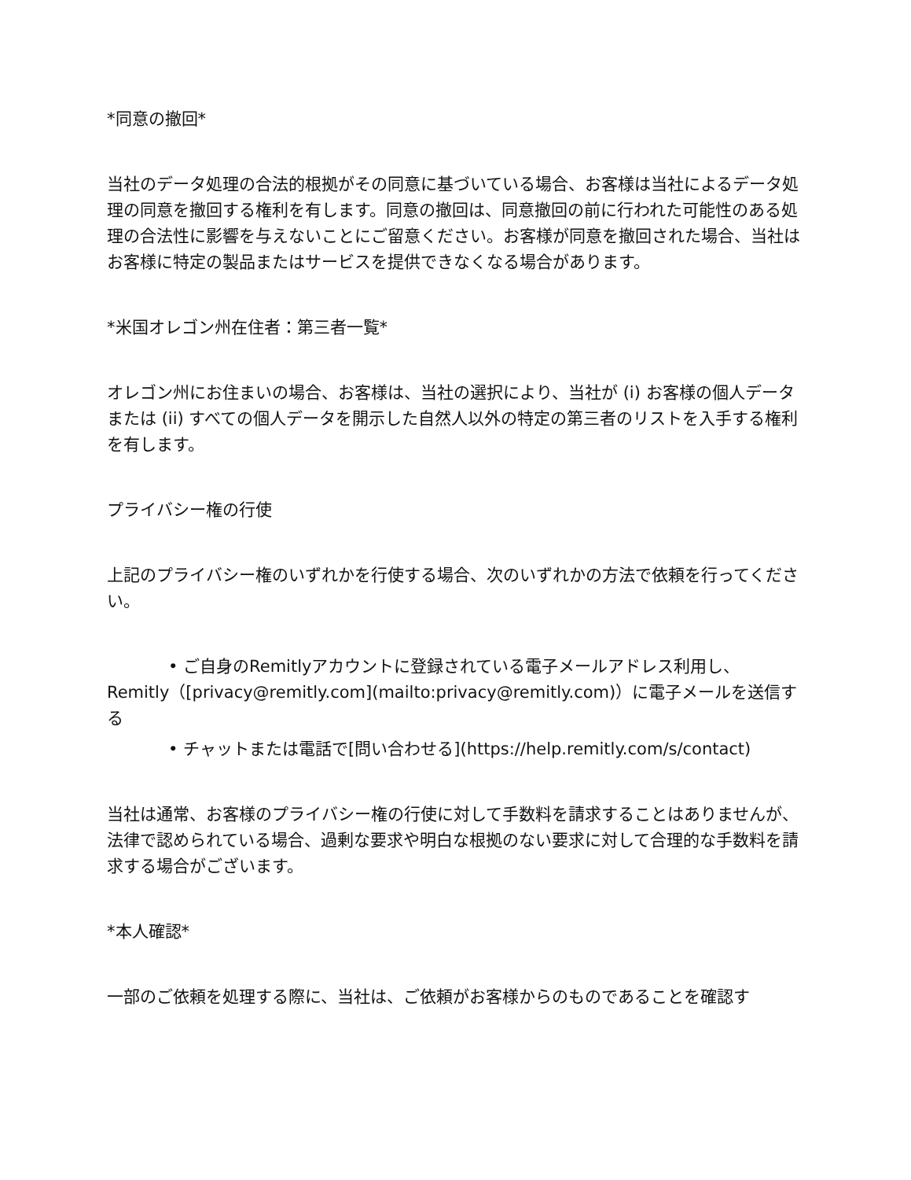*同意の撤回*
当社のデータ処理の合法的根拠がその同意に基づいている場合、お客様は当社によるデータ処理の同意を撤回する権利を有します。同意の撤回は、同意撤回の前に行われた可能性のある処理の合法性に影響を与えないことにご留意ください。お客様が同意を撤回された場合、当社はお客様に特定の製品またはサービスを提供できなくなる場合があります。
*米国オレゴン州在住者：第三者一覧*
オレゴン州にお住まいの場合、お客様は、当社の選択により、当社が (i) お客様の個人データまたは (ii) すべての個人データを開示した自然人以外の特定の第三者のリストを入手する権利を有します。
プライバシー権の行使
上記のプライバシー権のいずれかを行使する場合、次のいずれかの方法で依頼を行ってください。
• ご自身のRemitlyアカウントに登録されている電子メールアドレス利用し、Remitly（[privacy@remitly.com](mailto:privacy@remitly.com)）に電子メールを送信する
• チャットまたは電話で[問い合わせる](https://help.remitly.com/s/contact)
当社は通常、お客様のプライバシー権の行使に対して手数料を請求することはありませんが、法律で認められている場合、過剰な要求や明白な根拠のない要求に対して合理的な手数料を請求する場合がございます。
*本人確認*
一部のご依頼を処理する際に、当社は、ご依頼がお客様からのものであることを確認す